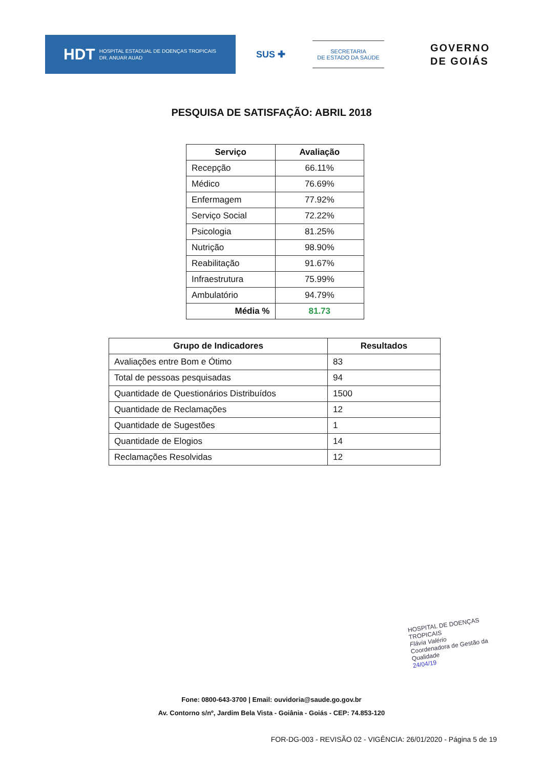HDT HOSPITAL ESTADUAL DE DOENÇAS TROPICAIS
DR. ANUAR AUAD
SUS ✚
SECRETARIA
DE ESTADO DA SAÚDE
GOVERNO
DE GOIÁS
PESQUISA DE SATISFAÇÃO: ABRIL 2018
| Serviço | Avaliação |
| --- | --- |
| Recepção | 66.11% |
| Médico | 76.69% |
| Enfermagem | 77.92% |
| Serviço Social | 72.22% |
| Psicologia | 81.25% |
| Nutrição | 98.90% |
| Reabilitação | 91.67% |
| Infraestrutura | 75.99% |
| Ambulatório | 94.79% |
| Média % | 81.73 |
| Grupo de Indicadores | Resultados |
| --- | --- |
| Avaliações entre Bom e Ótimo | 83 |
| Total de pessoas pesquisadas | 94 |
| Quantidade de Questionários Distribuídos | 1500 |
| Quantidade de Reclamações | 12 |
| Quantidade de Sugestões | 1 |
| Quantidade de Elogios | 14 |
| Reclamações Resolvidas | 12 |
HOSPITAL DE DOENÇAS TROPICAIS
Flávia Valério
Coordenadora de Gestão da Qualidade
24/04/19
Fone: 0800-643-3700 | Email: ouvidoria@saude.go.gov.br
Av. Contorno s/nº, Jardim Bela Vista - Goiânia - Goiás - CEP: 74.853-120
FOR-DG-003 - REVISÃO 02 - VIGÊNCIA: 26/01/2020 - Página 5 de 19